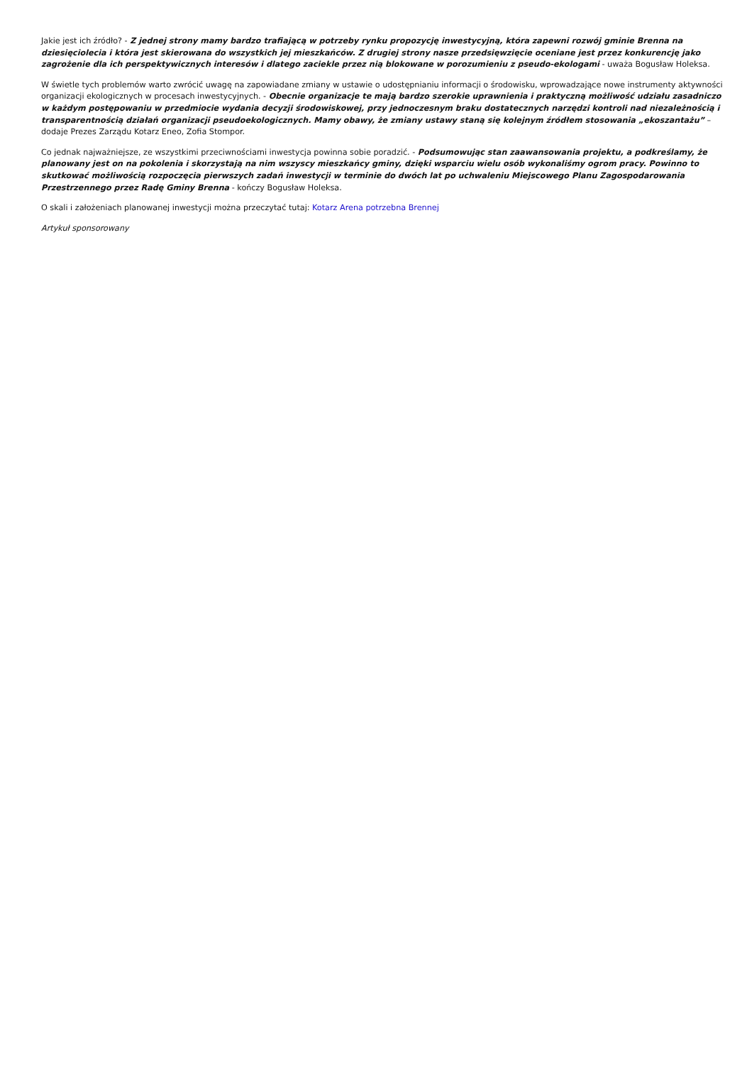Jakie jest ich źródło? - Z jednej strony mamy bardzo trafiającą w potrzeby rynku propozycję inwestycyjną, która zapewni rozwój gminie Brenna na dziesięciolecia i która jest skierowana do wszystkich jej mieszkańców. Z drugiej strony nasze przedsięwzięcie oceniane jest przez konkurencję jako zagrożenie dla ich perspektywicznych interesów i dlatego zaciekle przez nią blokowane w porozumieniu z pseudo-ekologami - uważa Bogusław Holeksa.
W świetle tych problemów warto zwrócić uwagę na zapowiadane zmiany w ustawie o udostępnianiu informacji o środowisku, wprowadzające nowe instrumenty aktywności organizacji ekologicznych w procesach inwestycyjnych. - Obecnie organizacje te mają bardzo szerokie uprawnienia i praktyczną możliwość udziału zasadniczo w każdym postępowaniu w przedmiocie wydania decyzji środowiskowej, przy jednoczesnym braku dostatecznych narzędzi kontroli nad niezależnością i transparentnością działań organizacji pseudoekologicznych. Mamy obawy, że zmiany ustawy staną się kolejnym źródłem stosowania „ekoszantażu” – dodaje Prezes Zarządu Kotarz Eneo, Zofia Stompor.
Co jednak najważniejsze, ze wszystkimi przeciwnościami inwestycja powinna sobie poradzić. - Podsumowując stan zaawansowania projektu, a podkreślamy, że planowany jest on na pokolenia i skorzystają na nim wszyscy mieszkańcy gminy, dzięki wsparciu wielu osób wykonaliśmy ogrom pracy. Powinno to skutkować możliwością rozpoczęcia pierwszych zadań inwestycji w terminie do dwóch lat po uchwaleniu Miejscowego Planu Zagospodarowania Przestrzennego przez Radę Gminy Brenna - kończy Bogusław Holeksa.
O skali i założeniach planowanej inwestycji można przeczytać tutaj: Kotarz Arena potrzebna Brennej
Artykuł sponsorowany